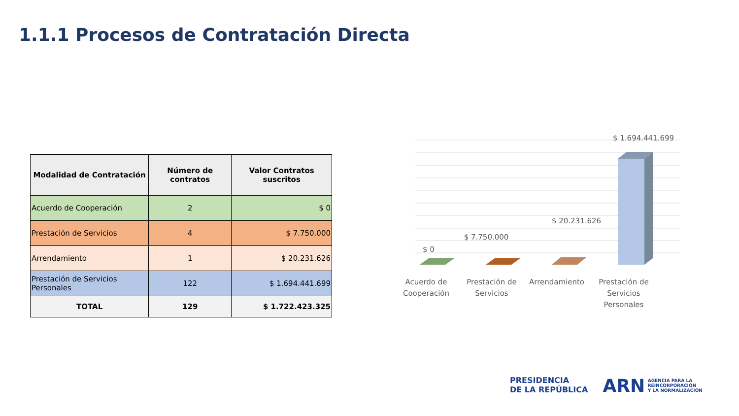1.1.1 Procesos de Contratación Directa
| Modalidad de Contratación | Número de contratos | Valor Contratos suscritos |
| --- | --- | --- |
| Acuerdo de Cooperación | 2 | $ 0 |
| Prestación de Servicios | 4 | $ 7.750.000 |
| Arrendamiento | 1 | $ 20.231.626 |
| Prestación de Servicios Personales | 122 | $ 1.694.441.699 |
| TOTAL | 129 | $ 1.722.423.325 |
$ 0
$ 7.750.000
$ 20.231.626
$ 1.694.441.699
Acuerdo de
Cooperación
Prestación de
Servicios
Arrendamiento
Prestación de
Servicios
Personales
PRESIDENCIA
DE LA REPÚBLICA
ARN AGENCIA PARA LA
REINCORPORACIÓN
Y LA NORMALIZACIÓN